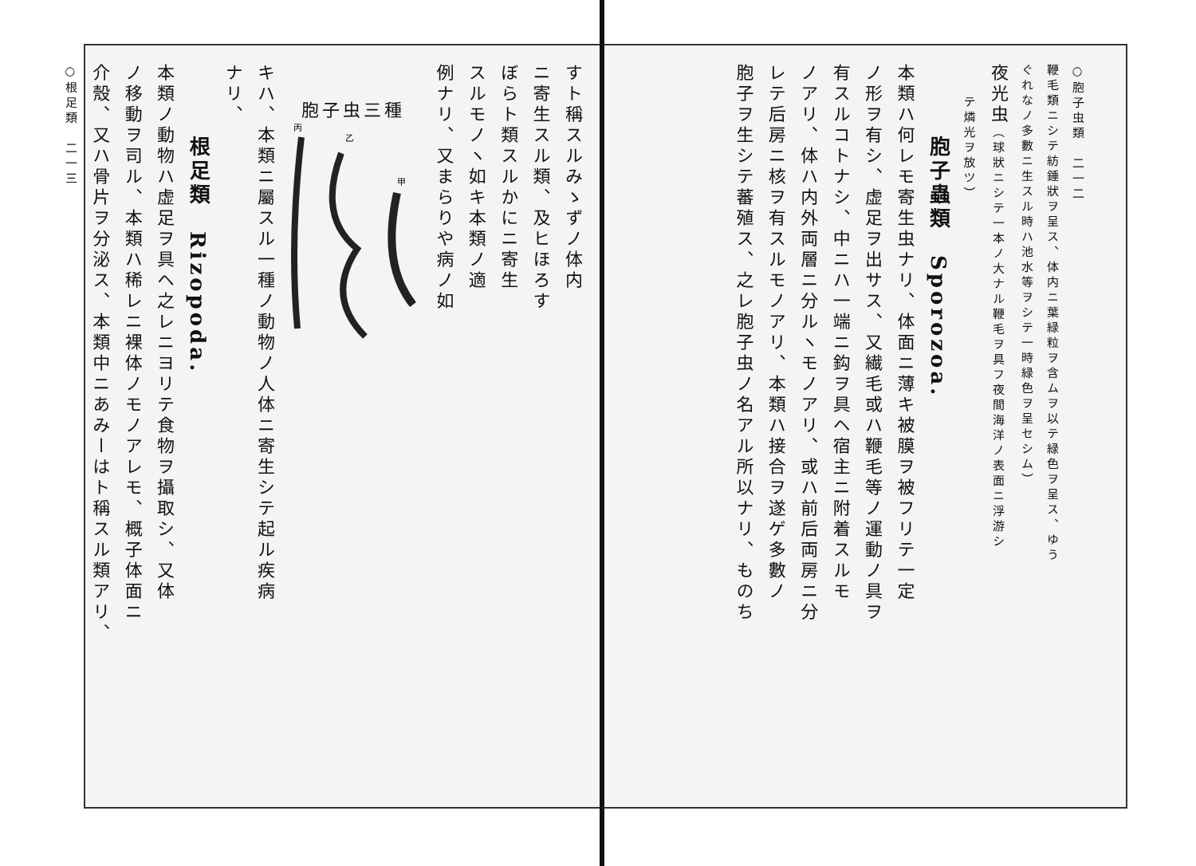○胞子虫類　二一二
鞭毛類ニシテ紡錘狀ヲ呈ス、体内ニ葉緑粒ヲ含ムヲ以テ緑色ヲ呈ス、ゆう
ぐれなノ多數ニ生スル時ハ池水等ヲシテ一時緑色ヲ呈セシム）
夜光虫（球狀ニシテ一本ノ大ナル鞭毛ヲ具フ夜間海洋ノ表面ニ浮游シ
テ燐光ヲ放ツ）
胞子蟲類　Sporozoa.
本類ハ何レモ寄生虫ナリ、体面ニ薄キ被膜ヲ被フリテ一定
ノ形ヲ有シ、虚足ヲ出サス、又繊毛或ハ鞭毛等ノ運動ノ具ヲ
有スルコトナシ、中ニハ一端ニ鈎ヲ具ヘ宿主ニ附着スルモ
ノアリ、体ハ内外両層ニ分ルヽモノアリ、或ハ前后両房ニ分
レテ后房ニ核ヲ有スルモノアリ、本類ハ接合ヲ遂ゲ多數ノ
胞子ヲ生シテ蕃殖ス、之レ胞子虫ノ名アル所以ナリ、ものち
すト稱スルみゝずノ体内
ニ寄生スル類、及ヒほろす
ぼらト類スルかにニ寄生
スルモノヽ如キ本類ノ適
例ナリ、又まらりや病ノ如
胞子虫三種
丙
乙
甲
キハ、本類ニ屬スル一種ノ動物ノ人体ニ寄生シテ起ル疾病
ナリ、
根足類　Rizopoda.
本類ノ動物ハ虚足ヲ具ヘ之レニヨリテ食物ヲ攝取シ、又体
ノ移動ヲ司ル、本類ハ稀レニ裸体ノモノアレモ、概子体面ニ
介殼、又ハ骨片ヲ分泌ス、本類中ニあみーはト稱スル類アリ、
○根足類　二一三